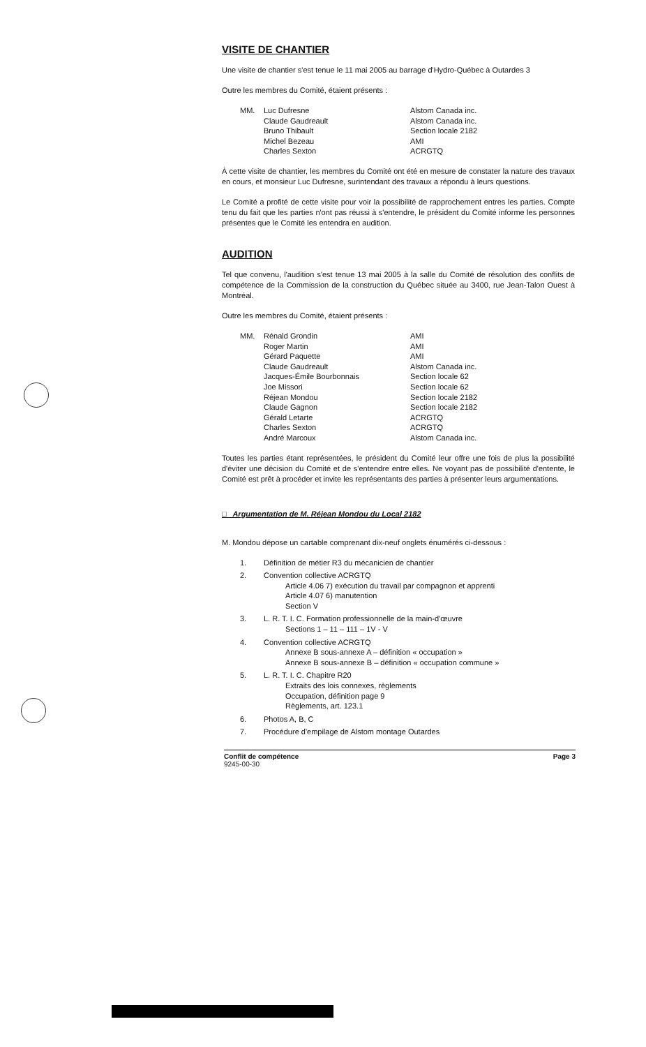VISITE DE CHANTIER
Une visite de chantier s'est tenue le 11 mai 2005 au barrage d'Hydro-Québec à Outardes 3
Outre les membres du Comité, étaient présents :
MM. Luc Dufresne Alstom Canada inc.
Claude Gaudreault Alstom Canada inc.
Bruno Thibault Section locale 2182
Michel Bezeau AMI
Charles Sexton ACRGTQ
À cette visite de chantier, les membres du Comité ont été en mesure de constater la nature des travaux en cours, et monsieur Luc Dufresne, surintendant des travaux a répondu à leurs questions.
Le Comité a profité de cette visite pour voir la possibilité de rapprochement entres les parties. Compte tenu du fait que les parties n'ont pas réussi à s'entendre, le président du Comité informe les personnes présentes que le Comité les entendra en audition.
AUDITION
Tel que convenu, l'audition s'est tenue 13 mai 2005 à la salle du Comité de résolution des conflits de compétence de la Commission de la construction du Québec située au 3400, rue Jean-Talon Ouest à Montréal.
Outre les membres du Comité, étaient présents :
MM. Rénald Grondin AMI
Roger Martin AMI
Gérard Paquette AMI
Claude Gaudreault Alstom Canada inc.
Jacques-Émile Bourbonnais Section locale 62
Joe Missori Section locale 62
Réjean Mondou Section locale 2182
Claude Gagnon Section locale 2182
Gérald Letarte ACRGTQ
Charles Sexton ACRGTQ
André Marcoux Alstom Canada inc.
Toutes les parties étant représentées, le président du Comité leur offre une fois de plus la possibilité d'éviter une décision du Comité et de s'entendre entre elles. Ne voyant pas de possibilité d'entente, le Comité est prêt à procéder et invite les représentants des parties à présenter leurs argumentations.
□ Argumentation de M. Réjean Mondou du Local 2182
M. Mondou dépose un cartable comprenant dix-neuf onglets énumérés ci-dessous :
1. Définition de métier R3 du mécanicien de chantier
2. Convention collective ACRGTQ
Article 4.06 7) exécution du travail par compagnon et apprenti
Article 4.07 6) manutention
Section V
3. L. R. T. I. C. Formation professionnelle de la main-d'œuvre
Sections 1 – 11 – 111 – 1V - V
4. Convention collective ACRGTQ
Annexe B sous-annexe A – définition « occupation »
Annexe B sous-annexe B – définition « occupation commune »
5. L. R. T. I. C. Chapitre R20
Extraits des lois connexes, règlements
Occupation, définition page 9
Règlements, art. 123.1
6. Photos A, B, C
7. Procédure d'empilage de Alstom montage Outardes
Conflit de compétence
9245-00-30 Page 3